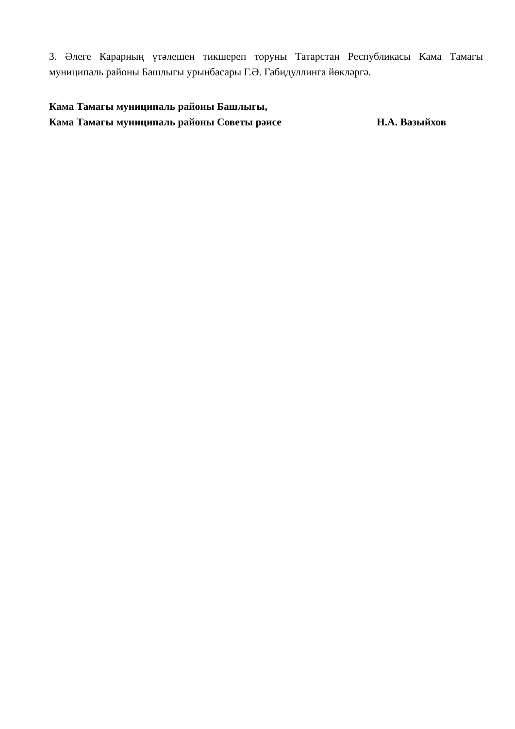3. Әлеге Карарның үтәлешен тикшереп торуны Татарстан Республикасы Кама Тамагы муниципаль районы Башлыгы урынбасары Г.Ә. Габидуллинга йөкләргә.
Кама Тамагы муниципаль районы Башлыгы,
Кама Тамагы муниципаль районы Советы рәисе Н.А. Вазыйхов